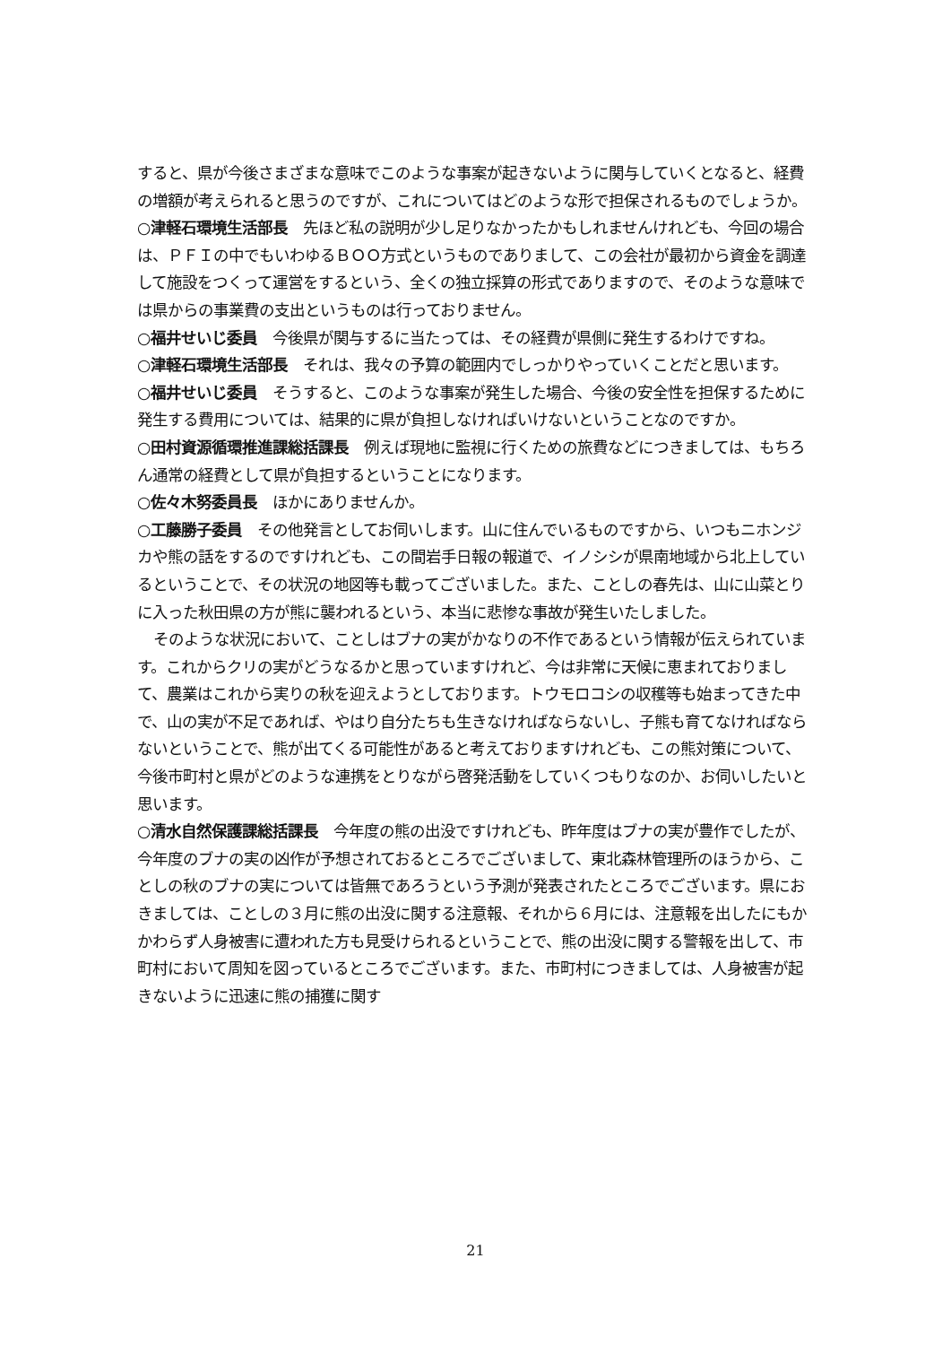すると、県が今後さまざまな意味でこのような事案が起きないように関与していくとなると、経費の増額が考えられると思うのですが、これについてはどのような形で担保されるものでしょうか。
○津軽石環境生活部長　先ほど私の説明が少し足りなかったかもしれませんけれども、今回の場合は、ＰＦＩの中でもいわゆるＢＯＯ方式というものでありまして、この会社が最初から資金を調達して施設をつくって運営をするという、全くの独立採算の形式でありますので、そのような意味では県からの事業費の支出というものは行っておりません。
○福井せいじ委員　今後県が関与するに当たっては、その経費が県側に発生するわけですね。
○津軽石環境生活部長　それは、我々の予算の範囲内でしっかりやっていくことだと思います。
○福井せいじ委員　そうすると、このような事案が発生した場合、今後の安全性を担保するために発生する費用については、結果的に県が負担しなければいけないということなのですか。
○田村資源循環推進課総括課長　例えば現地に監視に行くための旅費などにつきましては、もちろん通常の経費として県が負担するということになります。
○佐々木努委員長　ほかにありませんか。
○工藤勝子委員　その他発言としてお伺いします。山に住んでいるものですから、いつもニホンジカや熊の話をするのですけれども、この間岩手日報の報道で、イノシシが県南地域から北上しているということで、その状況の地図等も載ってございました。また、ことしの春先は、山に山菜とりに入った秋田県の方が熊に襲われるという、本当に悲惨な事故が発生いたしました。
そのような状況において、ことしはブナの実がかなりの不作であるという情報が伝えられています。これからクリの実がどうなるかと思っていますけれど、今は非常に天候に恵まれておりまして、農業はこれから実りの秋を迎えようとしております。トウモロコシの収穫等も始まってきた中で、山の実が不足であれば、やはり自分たちも生きなければならないし、子熊も育てなければならないということで、熊が出てくる可能性があると考えておりますけれども、この熊対策について、今後市町村と県がどのような連携をとりながら啓発活動をしていくつもりなのか、お伺いしたいと思います。
○清水自然保護課総括課長　今年度の熊の出没ですけれども、昨年度はブナの実が豊作でしたが、今年度のブナの実の凶作が予想されておるところでございまして、東北森林管理所のほうから、ことしの秋のブナの実については皆無であろうという予測が発表されたところでございます。県におきましては、ことしの３月に熊の出没に関する注意報、それから６月には、注意報を出したにもかかわらず人身被害に遭われた方も見受けられるということで、熊の出没に関する警報を出して、市町村において周知を図っているところでございます。また、市町村につきましては、人身被害が起きないように迅速に熊の捕獲に関す
21